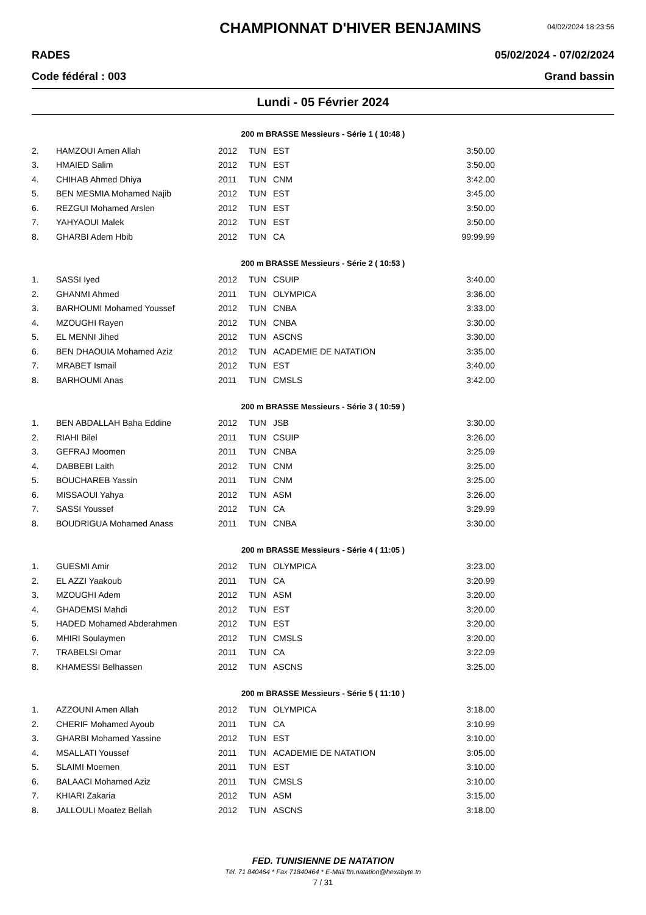CHAMPIONNAT D'HIVER BENJAMINS
04/02/2024 18:23:56
RADES 05/02/2024 - 07/02/2024
Code fédéral : 003 Grand bassin
Lundi - 05 Février 2024
200 m BRASSE Messieurs - Série 1 ( 10:48 )
| 2. | HAMZOUI Amen Allah | 2012 | TUN | EST | 3:50.00 |
| 3. | HMAIED Salim | 2012 | TUN | EST | 3:50.00 |
| 4. | CHIHAB Ahmed Dhiya | 2011 | TUN | CNM | 3:42.00 |
| 5. | BEN MESMIA Mohamed Najib | 2012 | TUN | EST | 3:45.00 |
| 6. | REZGUI Mohamed Arslen | 2012 | TUN | EST | 3:50.00 |
| 7. | YAHYAOUI Malek | 2012 | TUN | EST | 3:50.00 |
| 8. | GHARBI Adem Hbib | 2012 | TUN | CA | 99:99.99 |
200 m BRASSE Messieurs - Série 2 ( 10:53 )
| 1. | SASSI Iyed | 2012 | TUN | CSUIP | 3:40.00 |
| 2. | GHANMI Ahmed | 2011 | TUN | OLYMPICA | 3:36.00 |
| 3. | BARHOUMI Mohamed Youssef | 2012 | TUN | CNBA | 3:33.00 |
| 4. | MZOUGHI Rayen | 2012 | TUN | CNBA | 3:30.00 |
| 5. | EL MENNI Jihed | 2012 | TUN | ASCNS | 3:30.00 |
| 6. | BEN DHAOUIA Mohamed Aziz | 2012 | TUN | ACADEMIE DE NATATION | 3:35.00 |
| 7. | MRABET Ismail | 2012 | TUN | EST | 3:40.00 |
| 8. | BARHOUMI Anas | 2011 | TUN | CMSLS | 3:42.00 |
200 m BRASSE Messieurs - Série 3 ( 10:59 )
| 1. | BEN ABDALLAH Baha Eddine | 2012 | TUN | JSB | 3:30.00 |
| 2. | RIAHI Bilel | 2011 | TUN | CSUIP | 3:26.00 |
| 3. | GEFRAJ Moomen | 2011 | TUN | CNBA | 3:25.09 |
| 4. | DABBEBI Laith | 2012 | TUN | CNM | 3:25.00 |
| 5. | BOUCHAREB Yassin | 2011 | TUN | CNM | 3:25.00 |
| 6. | MISSAOUI Yahya | 2012 | TUN | ASM | 3:26.00 |
| 7. | SASSI Youssef | 2012 | TUN | CA | 3:29.99 |
| 8. | BOUDRIGUA Mohamed Anass | 2011 | TUN | CNBA | 3:30.00 |
200 m BRASSE Messieurs - Série 4 ( 11:05 )
| 1. | GUESMI Amir | 2012 | TUN | OLYMPICA | 3:23.00 |
| 2. | EL AZZI Yaakoub | 2011 | TUN | CA | 3:20.99 |
| 3. | MZOUGHI Adem | 2012 | TUN | ASM | 3:20.00 |
| 4. | GHADEMSI Mahdi | 2012 | TUN | EST | 3:20.00 |
| 5. | HADED Mohamed Abderahmen | 2012 | TUN | EST | 3:20.00 |
| 6. | MHIRI Soulaymen | 2012 | TUN | CMSLS | 3:20.00 |
| 7. | TRABELSI Omar | 2011 | TUN | CA | 3:22.09 |
| 8. | KHAMESSI Belhassen | 2012 | TUN | ASCNS | 3:25.00 |
200 m BRASSE Messieurs - Série 5 ( 11:10 )
| 1. | AZZOUNI Amen Allah | 2012 | TUN | OLYMPICA | 3:18.00 |
| 2. | CHERIF Mohamed Ayoub | 2011 | TUN | CA | 3:10.99 |
| 3. | GHARBI Mohamed Yassine | 2012 | TUN | EST | 3:10.00 |
| 4. | MSALLATI Youssef | 2011 | TUN | ACADEMIE DE NATATION | 3:05.00 |
| 5. | SLAIMI Moemen | 2011 | TUN | EST | 3:10.00 |
| 6. | BALAACI Mohamed Aziz | 2011 | TUN | CMSLS | 3:10.00 |
| 7. | KHIARI Zakaria | 2012 | TUN | ASM | 3:15.00 |
| 8. | JALLOULI Moatez Bellah | 2012 | TUN | ASCNS | 3:18.00 |
FED. TUNISIENNE DE NATATION
Tél. 71 840464 * Fax 71840464 * E-Mail ftn.natation@hexabyte.tn
7 / 31